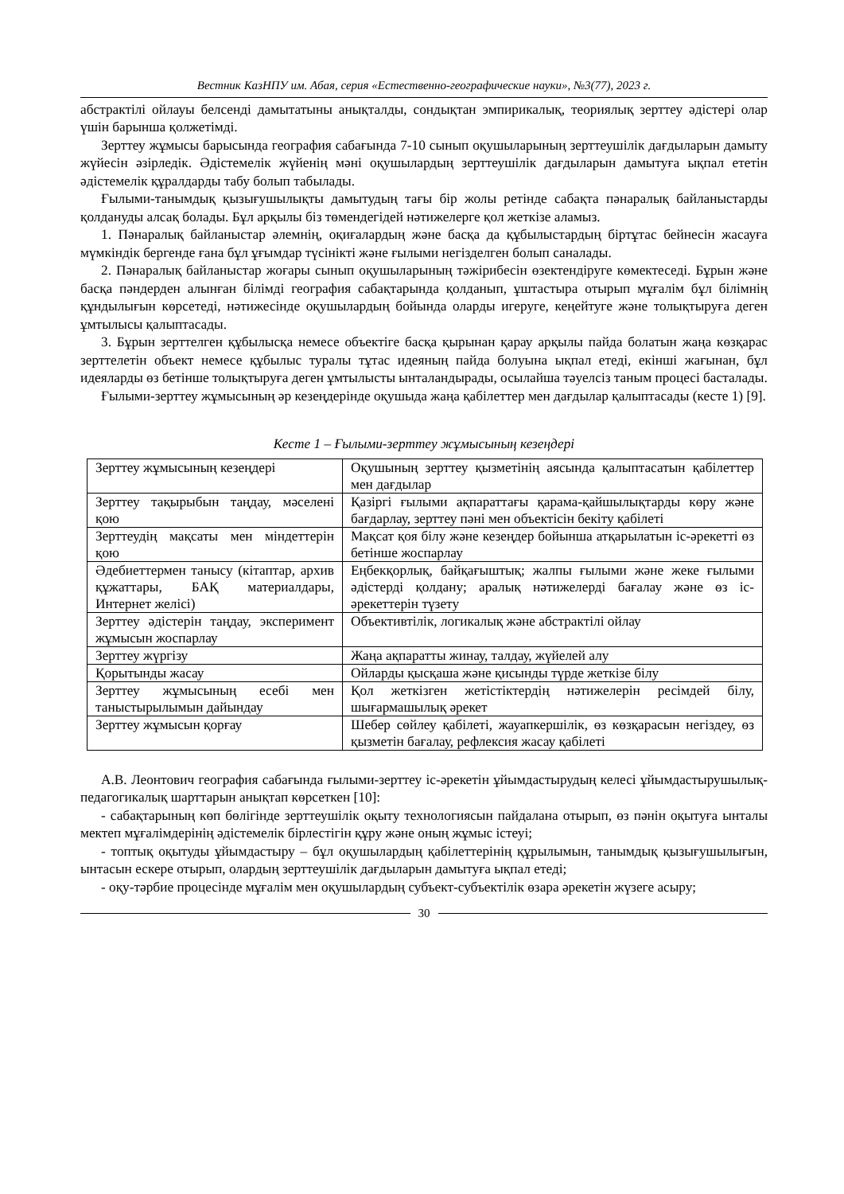Вестник КазНПУ им. Абая, серия «Естественно-географические науки», №3(77), 2023 г.
абстрактілі ойлауы белсенді дамытатыны анықталды, сондықтан эмпирикалық, теориялық зерттеу әдістері олар үшін барынша қолжетімді.
Зерттеу жұмысы барысында география сабағында 7-10 сынып оқушыларының зерттеуші­лік дағдыларын дамыту жүйесін әзірледік. Әдістемелік жүйенің мәні оқушылардың зерттеу­шілік дағдыларын дамытуға ықпал ететін әдістемелік құралдарды табу болып табылады.
Ғылыми-танымдық қызығушылықты дамытудың тағы бір жолы ретінде сабақта пәнара­лық байланыстарды қолдануды алсақ болады. Бұл арқылы біз төмендегідей нәтижелерге қол жеткізе аламыз.
1. Пәнаралық байланыстар әлемнің, оқиғалардың және басқа да құбылыстардың біртұтас бейнесін жасауға мүмкіндік бергенде ғана бұл ұғымдар түсінікті және ғылыми негізделген болып саналады.
2. Пәнаралық байланыстар жоғары сынып оқушыларының тәжірибесін өзектендіруге көмектеседі. Бұрын және басқа пәндерден алынған білімді география сабақтарында қолданып, ұштастыра отырып мұғалім бұл білімнің құндылығын көрсетеді, нәтижесінде оқушылардың бойында оларды игеруге, кеңейтуге және толықтыруға деген ұмтылысы қалыптасады.
3. Бұрын зерттелген құбылысқа немесе объектіге басқа қырынан қарау арқылы пайда болатын жаңа көзқарас зерттелетін объект немесе құбылыс туралы тұтас идеяның пайда болуына ықпал етеді, екінші жағынан, бұл идеяларды өз бетінше толықтыруға деген ұмты­лысты ынталандырады, осылайша тәуелсіз таным процесі басталады.
Ғылыми-зерттеу жұмысының әр кезеңдерінде оқушыда жаңа қабілеттер мен дағдылар қалыптасады (кесте 1) [9].
Кесте 1 – Ғылыми-зерттеу жұмысының кезеңдері
| Зерттеу жұмысының кезеңдері | Оқушының зерттеу қызметінің аясында қалыптасатын қабілеттер мен дағдылар |
| Зерттеу тақырыбын таңдау, мәселені қою | Қазіргі ғылыми ақпараттағы қарама-қайшылықтарды көру және бағдарлау, зерттеу пәні мен объектісін бекіту қабілеті |
| Зерттеудің мақсаты мен міндеттерін қою | Мақсат қоя білу және кезеңдер бойынша атқарылатын іс-әрекетті өз бетінше жоспарлау |
| Әдебиеттермен танысу (кітаптар, архив құжаттары, БАҚ материал­дары, Интернет желісі) | Еңбекқорлық, байқағыштық; жалпы ғылыми және жеке ғылыми әдістерді қолдану; аралық нәтижелерді бағалау және өз іс-әрекеттерін түзету |
| Зерттеу әдістерін таңдау, экспери­мент жұмысын жоспарлау | Объективтілік, логикалық және абстрактілі ойлау |
| Зерттеу жүргізу | Жаңа ақпаратты жинау, талдау, жүйелей алу |
| Қорытынды жасау | Ойларды қысқаша және қисынды түрде жеткізе білу |
| Зерттеу жұмысының есебі мен таныстырылымын дайындау | Қол жеткізген жетістіктердің нәтижелерін ресімдей білу, шығармашылық әрекет |
| Зерттеу жұмысын қорғау | Шебер сөйлеу қабілеті, жауапкершілік, өз көзқарасын негіздеу, өз қызметін бағалау, рефлексия жасау қабілеті |
А.В. Леонтович география сабағында ғылыми-зерттеу іс-әрекетін ұйымдастырудың келесі ұйымдастырушылық-педагогикалық шарттарын анықтап көрсеткен [10]:
- сабақтарының көп бөлігінде зерттеушілік оқыту технологиясын пайдалана отырып, өз пәнін оқытуға ынталы мектеп мұғалімдерінің әдістемелік бірлестігін құру және оның жұмыс істеуі;
- топтық оқытуды ұйымдастыру – бұл оқушылардың қабілеттерінің құрылымын, таным­дық қызығушылығын, ынтасын ескере отырып, олардың зерттеушілік дағдыларын дамытуға ықпал етеді;
- оқу-тәрбие процесінде мұғалім мен оқушылардың субъект-субъектілік өзара әрекетін жүзеге асыру;
30